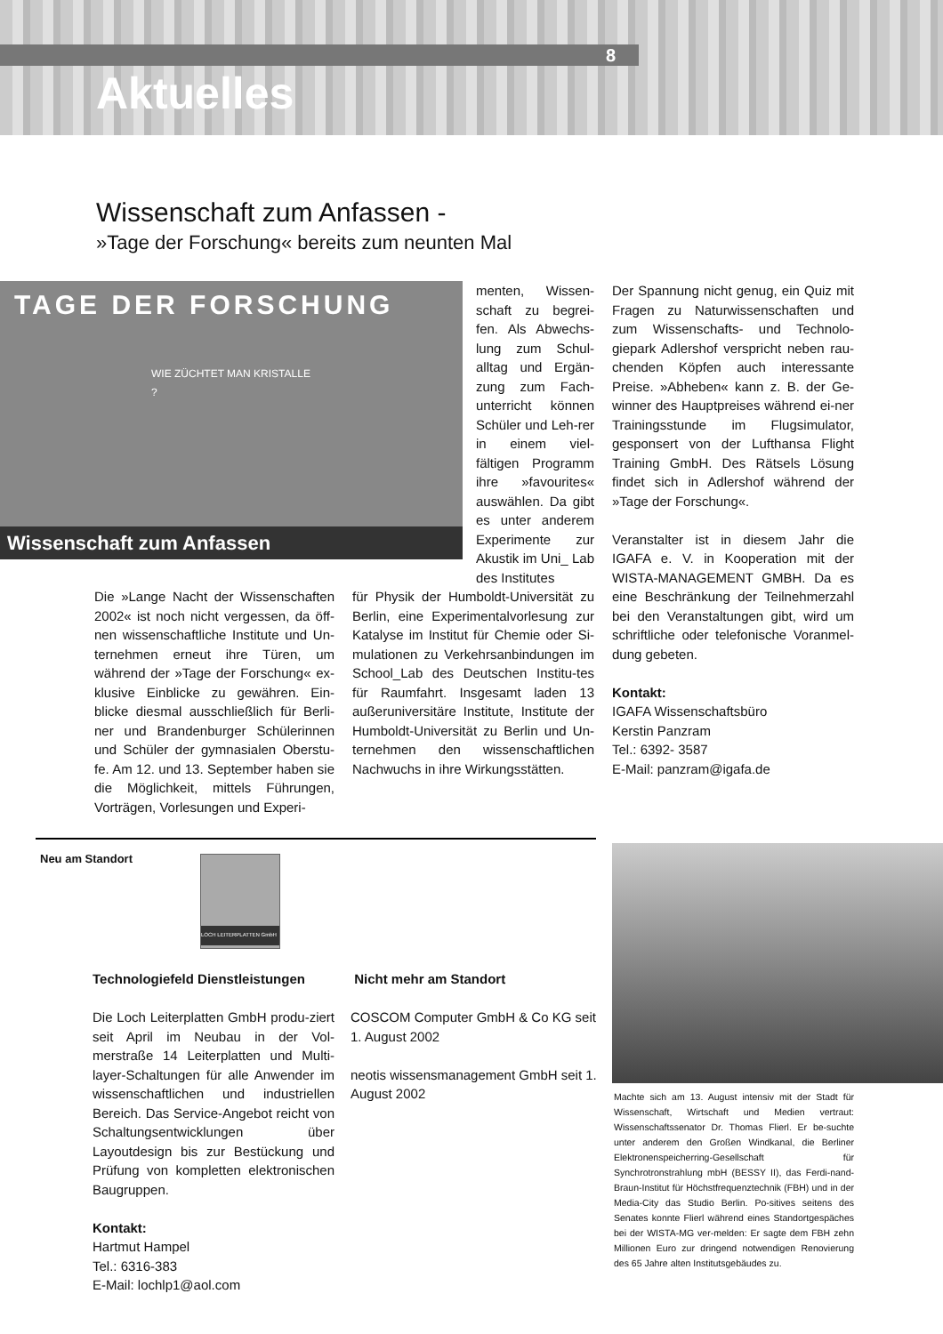8
Aktuelles
Wissenschaft zum Anfassen -
»Tage der Forschung« bereits zum neunten Mal
TAGE DER FORSCHUNG
WIE ZÜCHTET MAN KRISTALLE ?
Wissenschaft zum Anfassen
menten, Wissen-schaft zu begrei-fen. Als Abwechs-lung zum Schul-alltag und Ergän-zung zum Fach-unterricht können Schüler und Leh-rer in einem viel-fältigen Programm ihre »favourites« auswählen. Da gibt es unter anderem Experimente zur Akustik im Uni_ Lab des Institutes
Die »Lange Nacht der Wissenschaften 2002« ist noch nicht vergessen, da öff-nen wissenschaftliche Institute und Un-ternehmen erneut ihre Türen, um während der »Tage der Forschung« ex-klusive Einblicke zu gewähren. Ein-blicke diesmal ausschließlich für Berli-ner und Brandenburger Schülerinnen und Schüler der gymnasialen Oberstu-fe. Am 12. und 13. September haben sie die Möglichkeit, mittels Führungen, Vorträgen, Vorlesungen und Experi-
für Physik der Humboldt-Universität zu Berlin, eine Experimentalvorlesung zur Katalyse im Institut für Chemie oder Si-mulationen zu Verkehrsanbindungen im School_Lab des Deutschen Institu-tes für Raumfahrt. Insgesamt laden 13 außeruniversitäre Institute, Institute der Humboldt-Universität zu Berlin und Un-ternehmen den wissenschaftlichen Nachwuchs in ihre Wirkungsstätten.
Der Spannung nicht genug, ein Quiz mit Fragen zu Naturwissenschaften und zum Wissenschafts- und Technolo-giepark Adlershof verspricht neben rau-chenden Köpfen auch interessante Preise. »Abheben« kann z. B. der Ge-winner des Hauptpreises während ei-ner Trainingsstunde im Flugsimulator, gesponsert von der Lufthansa Flight Training GmbH. Des Rätsels Lösung findet sich in Adlershof während der »Tage der Forschung«.
Veranstalter ist in diesem Jahr die IGAFA e. V. in Kooperation mit der WISTA-MANAGEMENT GMBH. Da es eine Beschränkung der Teilnehmerzahl bei den Veranstaltungen gibt, wird um schriftliche oder telefonische Voranmel-dung gebeten.
Kontakt:
IGAFA Wissenschaftsbüro
Kerstin Panzram
Tel.: 6392- 3587
E-Mail: panzram@igafa.de
Neu am Standort
LOCH LEITERPLATTEN GmbH
Technologiefeld Dienstleistungen
Die Loch Leiterplatten GmbH produ-ziert seit April im Neubau in der Vol-merstraße 14 Leiterplatten und Multi-layer-Schaltungen für alle Anwender im wissenschaftlichen und industriellen Bereich. Das Service-Angebot reicht von Schaltungsentwicklungen über Layoutdesign bis zur Bestückung und Prüfung von kompletten elektronischen Baugruppen.
Kontakt:
Hartmut Hampel
Tel.: 6316-383
E-Mail: lochlp1@aol.com
Nicht mehr am Standort
COSCOM Computer GmbH & Co KG seit 1. August 2002
neotis wissensmanagement GmbH seit 1. August 2002
Machte sich am 13. August intensiv mit der Stadt für Wissenschaft, Wirtschaft und Medien vertraut: Wissenschaftssenator Dr. Thomas Flierl. Er be-suchte unter anderem den Großen Windkanal, die Berliner Elektronenspeicherring-Gesellschaft für Synchrotronstrahlung mbH (BESSY II), das Ferdi-nand-Braun-Institut für Höchstfrequenztechnik (FBH) und in der Media-City das Studio Berlin. Po-sitives seitens des Senates konnte Flierl während eines Standortgespäches bei der WISTA-MG ver-melden: Er sagte dem FBH zehn Millionen Euro zur dringend notwendigen Renovierung des 65 Jahre alten Institutsgebäudes zu.